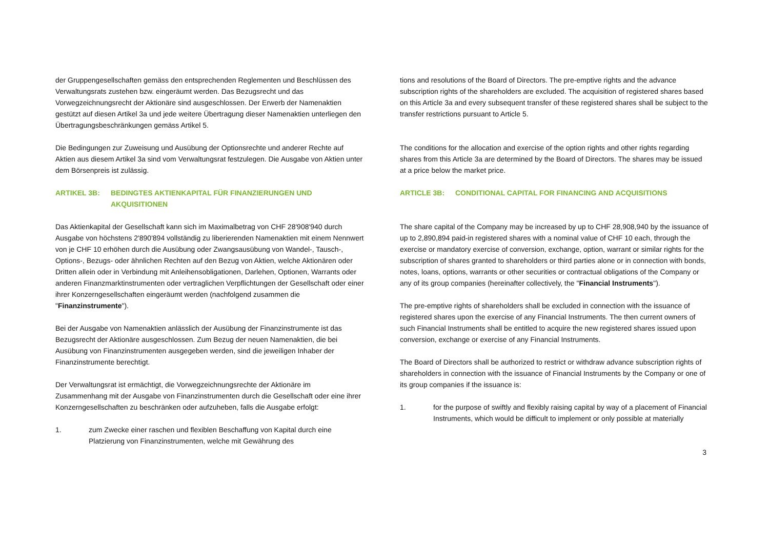der Gruppengesellschaften gemäss den entsprechenden Reglementen und Beschlüssen des Verwaltungsrats zustehen bzw. eingeräumt werden. Das Bezugsrecht und das Vorwegzeichnungsrecht der Aktionäre sind ausgeschlossen. Der Erwerb der Namenaktien gestützt auf diesen Artikel 3a und jede weitere Übertragung dieser Namenaktien unterliegen den Übertragungsbeschränkungen gemäss Artikel 5.
Die Bedingungen zur Zuweisung und Ausübung der Optionsrechte und anderer Rechte auf Aktien aus diesem Artikel 3a sind vom Verwaltungsrat festzulegen. Die Ausgabe von Aktien unter dem Börsenpreis ist zulässig.
ARTIKEL 3B: BEDINGTES AKTIENKAPITAL FÜR FINANZIERUNGEN UND AKQUISITIONEN
Das Aktienkapital der Gesellschaft kann sich im Maximalbetrag von CHF 28'908'940 durch Ausgabe von höchstens 2'890'894 vollständig zu liberierenden Namenaktien mit einem Nennwert von je CHF 10 erhöhen durch die Ausübung oder Zwangsausübung von Wandel-, Tausch-, Options-, Bezugs- oder ähnlichen Rechten auf den Bezug von Aktien, welche Aktionären oder Dritten allein oder in Verbindung mit Anleihensobligationen, Darlehen, Optionen, Warrants oder anderen Finanzmarktinstrumenten oder vertraglichen Verpflichtungen der Gesellschaft oder einer ihrer Konzerngesellschaften eingeräumt werden (nachfolgend zusammen die "Finanzinstrumente").
Bei der Ausgabe von Namenaktien anlässlich der Ausübung der Finanzinstrumente ist das Bezugsrecht der Aktionäre ausgeschlossen. Zum Bezug der neuen Namenaktien, die bei Ausübung von Finanzinstrumenten ausgegeben werden, sind die jeweiligen Inhaber der Finanzinstrumente berechtigt.
Der Verwaltungsrat ist ermächtigt, die Vorwegzeichnungsrechte der Aktionäre im Zusammenhang mit der Ausgabe von Finanzinstrumenten durch die Gesellschaft oder eine ihrer Konzerngesellschaften zu beschränken oder aufzuheben, falls die Ausgabe erfolgt:
1. zum Zwecke einer raschen und flexiblen Beschaffung von Kapital durch eine Platzierung von Finanzinstrumenten, welche mit Gewährung des
tions and resolutions of the Board of Directors. The pre-emptive rights and the advance subscription rights of the shareholders are excluded. The acquisition of registered shares based on this Article 3a and every subsequent transfer of these registered shares shall be subject to the transfer restrictions pursuant to Article 5.
The conditions for the allocation and exercise of the option rights and other rights regarding shares from this Article 3a are determined by the Board of Directors. The shares may be issued at a price below the market price.
ARTICLE 3B: CONDITIONAL CAPITAL FOR FINANCING AND ACQUISITIONS
The share capital of the Company may be increased by up to CHF 28,908,940 by the issuance of up to 2,890,894 paid-in registered shares with a nominal value of CHF 10 each, through the exercise or mandatory exercise of conversion, exchange, option, warrant or similar rights for the subscription of shares granted to shareholders or third parties alone or in connection with bonds, notes, loans, options, warrants or other securities or contractual obligations of the Company or any of its group companies (hereinafter collectively, the "Financial Instruments").
The pre-emptive rights of shareholders shall be excluded in connection with the issuance of registered shares upon the exercise of any Financial Instruments. The then current owners of such Financial Instruments shall be entitled to acquire the new registered shares issued upon conversion, exchange or exercise of any Financial Instruments.
The Board of Directors shall be authorized to restrict or withdraw advance subscription rights of shareholders in connection with the issuance of Financial Instruments by the Company or one of its group companies if the issuance is:
1. for the purpose of swiftly and flexibly raising capital by way of a placement of Financial Instruments, which would be difficult to implement or only possible at materially
3